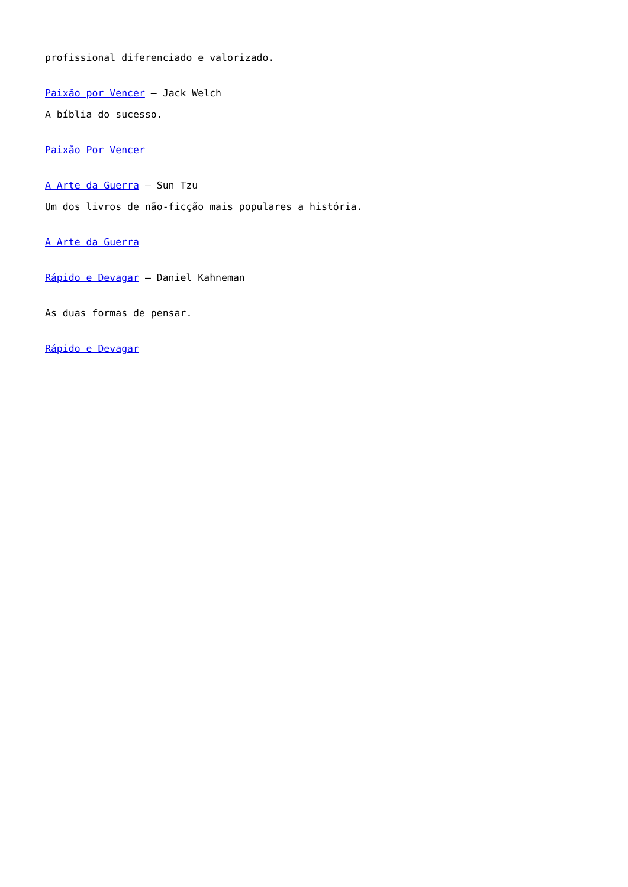profissional diferenciado e valorizado.
Paixão por Vencer – Jack Welch
A bíblia do sucesso.
Paixão Por Vencer
A Arte da Guerra – Sun Tzu
Um dos livros de não-ficção mais populares a história.
A Arte da Guerra
Rápido e Devagar – Daniel Kahneman
As duas formas de pensar.
Rápido e Devagar